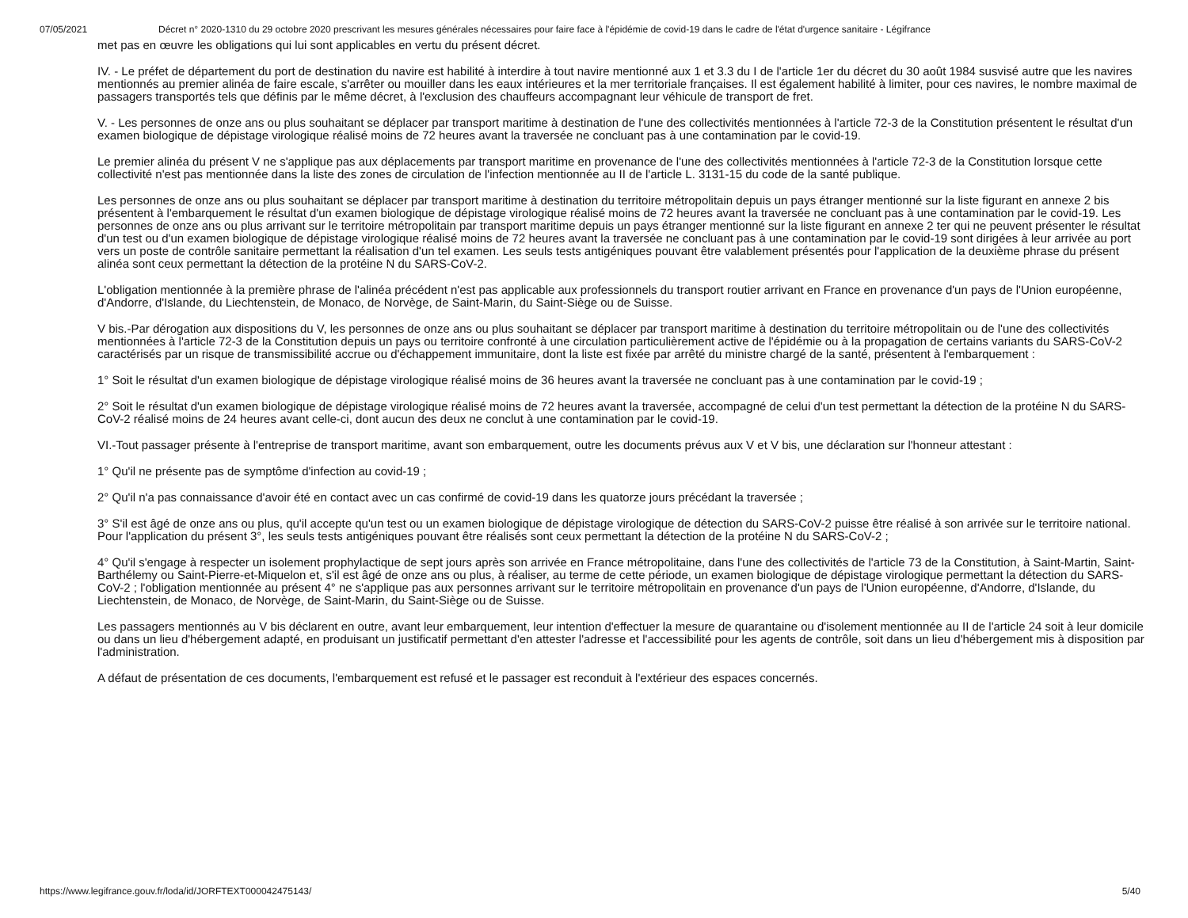07/05/2021 Décret n° 2020-1310 du 29 octobre 2020 prescrivant les mesures générales nécessaires pour faire face à l'épidémie de covid-19 dans le cadre de l'état d'urgence sanitaire - Légifrance
met pas en œuvre les obligations qui lui sont applicables en vertu du présent décret.
IV. - Le préfet de département du port de destination du navire est habilité à interdire à tout navire mentionné aux 1 et 3.3 du I de l'article 1er du décret du 30 août 1984 susvisé autre que les navires mentionnés au premier alinéa de faire escale, s'arrêter ou mouiller dans les eaux intérieures et la mer territoriale françaises. Il est également habilité à limiter, pour ces navires, le nombre maximal de passagers transportés tels que définis par le même décret, à l'exclusion des chauffeurs accompagnant leur véhicule de transport de fret.
V. - Les personnes de onze ans ou plus souhaitant se déplacer par transport maritime à destination de l'une des collectivités mentionnées à l'article 72-3 de la Constitution présentent le résultat d'un examen biologique de dépistage virologique réalisé moins de 72 heures avant la traversée ne concluant pas à une contamination par le covid-19.
Le premier alinéa du présent V ne s'applique pas aux déplacements par transport maritime en provenance de l'une des collectivités mentionnées à l'article 72-3 de la Constitution lorsque cette collectivité n'est pas mentionnée dans la liste des zones de circulation de l'infection mentionnée au II de l'article L. 3131-15 du code de la santé publique.
Les personnes de onze ans ou plus souhaitant se déplacer par transport maritime à destination du territoire métropolitain depuis un pays étranger mentionné sur la liste figurant en annexe 2 bis présentent à l'embarquement le résultat d'un examen biologique de dépistage virologique réalisé moins de 72 heures avant la traversée ne concluant pas à une contamination par le covid-19. Les personnes de onze ans ou plus arrivant sur le territoire métropolitain par transport maritime depuis un pays étranger mentionné sur la liste figurant en annexe 2 ter qui ne peuvent présenter le résultat d'un test ou d'un examen biologique de dépistage virologique réalisé moins de 72 heures avant la traversée ne concluant pas à une contamination par le covid-19 sont dirigées à leur arrivée au port vers un poste de contrôle sanitaire permettant la réalisation d'un tel examen. Les seuls tests antigéniques pouvant être valablement présentés pour l'application de la deuxième phrase du présent alinéa sont ceux permettant la détection de la protéine N du SARS-CoV-2.
L'obligation mentionnée à la première phrase de l'alinéa précédent n'est pas applicable aux professionnels du transport routier arrivant en France en provenance d'un pays de l'Union européenne, d'Andorre, d'Islande, du Liechtenstein, de Monaco, de Norvège, de Saint-Marin, du Saint-Siège ou de Suisse.
V bis.-Par dérogation aux dispositions du V, les personnes de onze ans ou plus souhaitant se déplacer par transport maritime à destination du territoire métropolitain ou de l'une des collectivités mentionnées à l'article 72-3 de la Constitution depuis un pays ou territoire confronté à une circulation particulièrement active de l'épidémie ou à la propagation de certains variants du SARS-CoV-2 caractérisés par un risque de transmissibilité accrue ou d'échappement immunitaire, dont la liste est fixée par arrêté du ministre chargé de la santé, présentent à l'embarquement :
1° Soit le résultat d'un examen biologique de dépistage virologique réalisé moins de 36 heures avant la traversée ne concluant pas à une contamination par le covid-19 ;
2° Soit le résultat d'un examen biologique de dépistage virologique réalisé moins de 72 heures avant la traversée, accompagné de celui d'un test permettant la détection de la protéine N du SARS-CoV-2 réalisé moins de 24 heures avant celle-ci, dont aucun des deux ne conclut à une contamination par le covid-19.
VI.-Tout passager présente à l'entreprise de transport maritime, avant son embarquement, outre les documents prévus aux V et V bis, une déclaration sur l'honneur attestant :
1° Qu'il ne présente pas de symptôme d'infection au covid-19 ;
2° Qu'il n'a pas connaissance d'avoir été en contact avec un cas confirmé de covid-19 dans les quatorze jours précédant la traversée ;
3° S'il est âgé de onze ans ou plus, qu'il accepte qu'un test ou un examen biologique de dépistage virologique de détection du SARS-CoV-2 puisse être réalisé à son arrivée sur le territoire national. Pour l'application du présent 3°, les seuls tests antigéniques pouvant être réalisés sont ceux permettant la détection de la protéine N du SARS-CoV-2 ;
4° Qu'il s'engage à respecter un isolement prophylactique de sept jours après son arrivée en France métropolitaine, dans l'une des collectivités de l'article 73 de la Constitution, à Saint-Martin, Saint-Barthélemy ou Saint-Pierre-et-Miquelon et, s'il est âgé de onze ans ou plus, à réaliser, au terme de cette période, un examen biologique de dépistage virologique permettant la détection du SARS-CoV-2 ; l'obligation mentionnée au présent 4° ne s'applique pas aux personnes arrivant sur le territoire métropolitain en provenance d'un pays de l'Union européenne, d'Andorre, d'Islande, du Liechtenstein, de Monaco, de Norvège, de Saint-Marin, du Saint-Siège ou de Suisse.
Les passagers mentionnés au V bis déclarent en outre, avant leur embarquement, leur intention d'effectuer la mesure de quarantaine ou d'isolement mentionnée au II de l'article 24 soit à leur domicile ou dans un lieu d'hébergement adapté, en produisant un justificatif permettant d'en attester l'adresse et l'accessibilité pour les agents de contrôle, soit dans un lieu d'hébergement mis à disposition par l'administration.
A défaut de présentation de ces documents, l'embarquement est refusé et le passager est reconduit à l'extérieur des espaces concernés.
https://www.legifrance.gouv.fr/loda/id/JORFTEXT000042475143/ 5/40